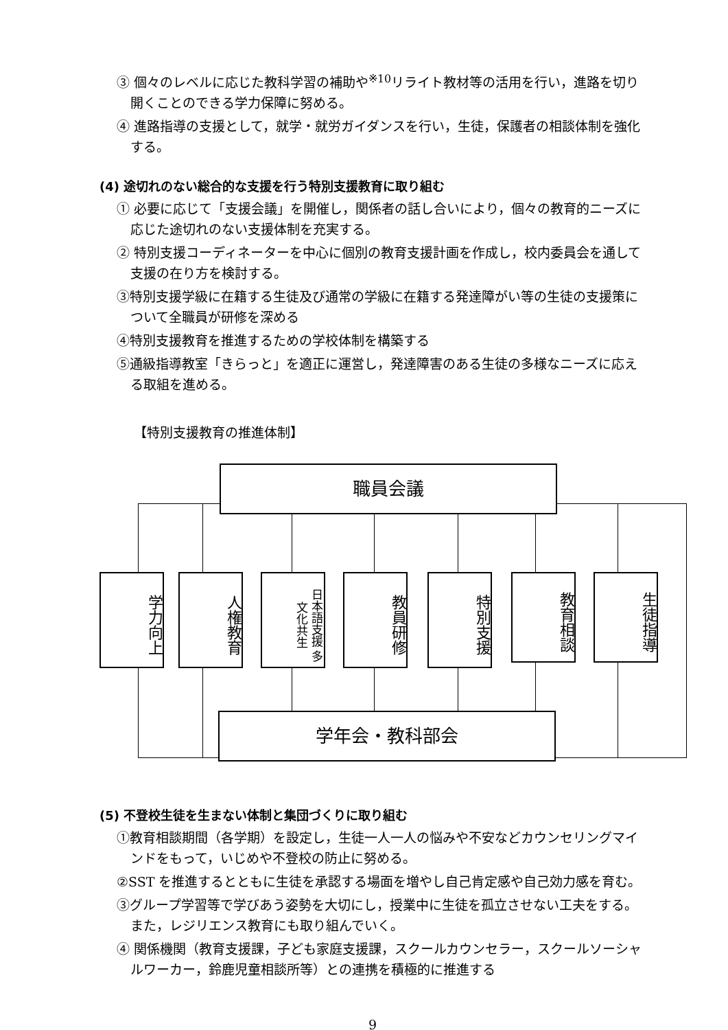③ 個々のレベルに応じた教科学習の補助や<sup>※10</sup>リライト教材等の活用を行い，進路を切り開くことのできる学力保障に努める。
④ 進路指導の支援として，就学・就労ガイダンスを行い，生徒，保護者の相談体制を強化する。
(4) 途切れのない総合的な支援を行う特別支援教育に取り組む
① 必要に応じて「支援会議」を開催し，関係者の話し合いにより，個々の教育的ニーズに応じた途切れのない支援体制を充実する。
② 特別支援コーディネーターを中心に個別の教育支援計画を作成し，校内委員会を通して支援の在り方を検討する。
③特別支援学級に在籍する生徒及び通常の学級に在籍する発達障がい等の生徒の支援策について全職員が研修を深める
④特別支援教育を推進するための学校体制を構築する
⑤通級指導教室「きらっと」を適正に運営し，発達障害のある生徒の多様なニーズに応える取組を進める。
【特別支援教育の推進体制】
職員会議
学力向上
人権教育
日本語支援 多文化共生
教員研修
特別支援
教育相談
生徒指導
学年会・教科部会
(5) 不登校生徒を生まない体制と集団づくりに取り組む
①教育相談期間（各学期）を設定し，生徒一人一人の悩みや不安などカウンセリングマインドをもって，いじめや不登校の防止に努める。
②SST を推進するとともに生徒を承認する場面を増やし自己肯定感や自己効力感を育む。
③グループ学習等で学びあう姿勢を大切にし，授業中に生徒を孤立させない工夫をする。また，レジリエンス教育にも取り組んでいく。
④ 関係機関（教育支援課，子ども家庭支援課，スクールカウンセラー，スクールソーシャルワーカー，鈴鹿児童相談所等）との連携を積極的に推進する
9